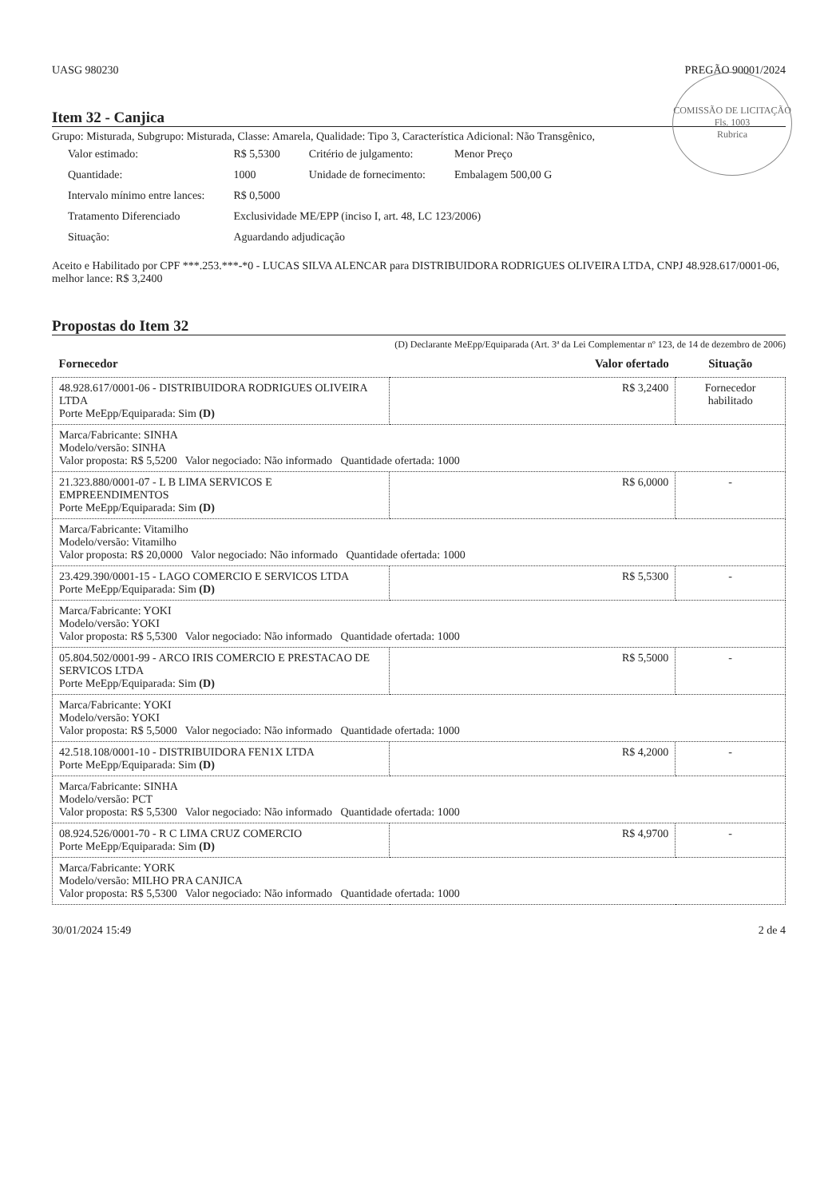UASG 980230 PREGÃO 90001/2024
COMISSÃO DE LICITAÇÃO
Fls. 1003
Rubrica
Item 32 - Canjica
Grupo: Misturada, Subgrupo: Misturada, Classe: Amarela, Qualidade: Tipo 3, Característica Adicional: Não Transgênico,
| Valor estimado: | R$ 5,5300 | Critério de julgamento: | Menor Preço |
| Quantidade: | 1000 | Unidade de fornecimento: | Embalagem 500,00 G |
| Intervalo mínimo entre lances: | R$ 0,5000 | | |
| Tratamento Diferenciado | Exclusividade ME/EPP (inciso I, art. 48, LC 123/2006) | | |
| Situação: | Aguardando adjudicação | | |
Aceito e Habilitado por CPF ***.253.***-*0 - LUCAS SILVA ALENCAR para DISTRIBUIDORA RODRIGUES OLIVEIRA LTDA, CNPJ 48.928.617/0001-06, melhor lance: R$ 3,2400
Propostas do Item 32
(D) Declarante MeEpp/Equiparada (Art. 3ª da Lei Complementar nº 123, de 14 de dezembro de 2006)
| Fornecedor | Valor ofertado | Situação |
| --- | --- | --- |
| 48.928.617/0001-06 - DISTRIBUIDORA RODRIGUES OLIVEIRA LTDA Porte MeEpp/Equiparada: Sim (D) | R$ 3,2400 | Fornecedor habilitado |
| Marca/Fabricante: SINHA Modelo/versão: SINHA Valor proposta: R$ 5,5200 Valor negociado: Não informado Quantidade ofertada: 1000 | | |
| 21.323.880/0001-07 - L B LIMA SERVICOS E EMPREENDIMENTOS Porte MeEpp/Equiparada: Sim (D) | R$ 6,0000 | - |
| Marca/Fabricante: Vitamilho Modelo/versão: Vitamilho Valor proposta: R$ 20,0000 Valor negociado: Não informado Quantidade ofertada: 1000 | | |
| 23.429.390/0001-15 - LAGO COMERCIO E SERVICOS LTDA Porte MeEpp/Equiparada: Sim (D) | R$ 5,5300 | - |
| Marca/Fabricante: YOKI Modelo/versão: YOKI Valor proposta: R$ 5,5300 Valor negociado: Não informado Quantidade ofertada: 1000 | | |
| 05.804.502/0001-99 - ARCO IRIS COMERCIO E PRESTACAO DE SERVICOS LTDA Porte MeEpp/Equiparada: Sim (D) | R$ 5,5000 | - |
| Marca/Fabricante: YOKI Modelo/versão: YOKI Valor proposta: R$ 5,5000 Valor negociado: Não informado Quantidade ofertada: 1000 | | |
| 42.518.108/0001-10 - DISTRIBUIDORA FEN1X LTDA Porte MeEpp/Equiparada: Sim (D) | R$ 4,2000 | - |
| Marca/Fabricante: SINHA Modelo/versão: PCT Valor proposta: R$ 5,5300 Valor negociado: Não informado Quantidade ofertada: 1000 | | |
| 08.924.526/0001-70 - R C LIMA CRUZ COMERCIO Porte MeEpp/Equiparada: Sim (D) | R$ 4,9700 | - |
| Marca/Fabricante: YORK Modelo/versão: MILHO PRA CANJICA Valor proposta: R$ 5,5300 Valor negociado: Não informado Quantidade ofertada: 1000 | | |
30/01/2024 15:49 2 de 4